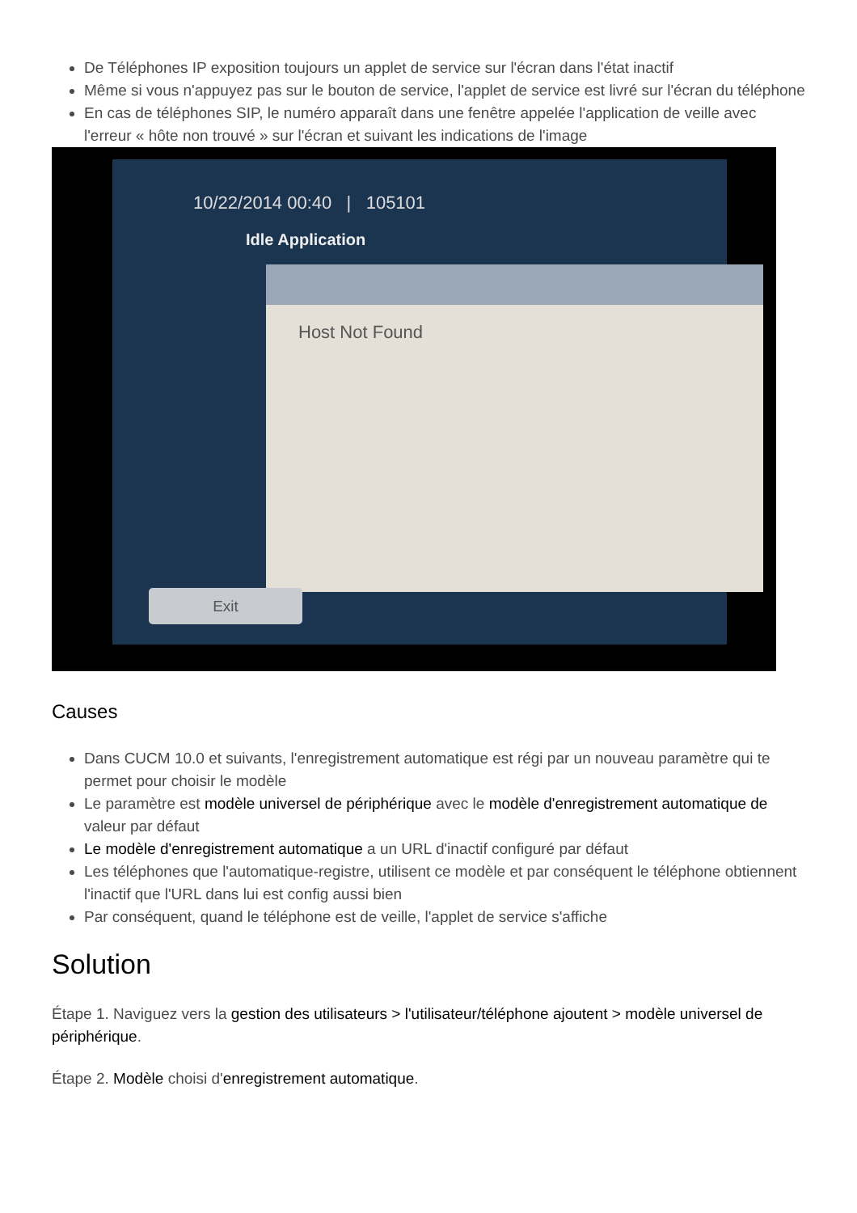De Téléphones IP exposition toujours un applet de service sur l'écran dans l'état inactif
Même si vous n'appuyez pas sur le bouton de service, l'applet de service est livré sur l'écran du téléphone
En cas de téléphones SIP, le numéro apparaît dans une fenêtre appelée l'application de veille avec l'erreur « hôte non trouvé » sur l'écran et suivant les indications de l'image
10/22/2014 00:40 | 105101
Idle Application
Host Not Found
Exit
Causes
Dans CUCM 10.0 et suivants, l'enregistrement automatique est régi par un nouveau paramètre qui te permet pour choisir le modèle
Le paramètre est modèle universel de périphérique avec le modèle d'enregistrement automatique de valeur par défaut
Le modèle d'enregistrement automatique a un URL d'inactif configuré par défaut
Les téléphones que l'automatique-registre, utilisent ce modèle et par conséquent le téléphone obtiennent l'inactif que l'URL dans lui est config aussi bien
Par conséquent, quand le téléphone est de veille, l'applet de service s'affiche
Solution
Étape 1. Naviguez vers la gestion des utilisateurs > l'utilisateur/téléphone ajoutent > modèle universel de périphérique.
Étape 2. Modèle choisi d'enregistrement automatique.